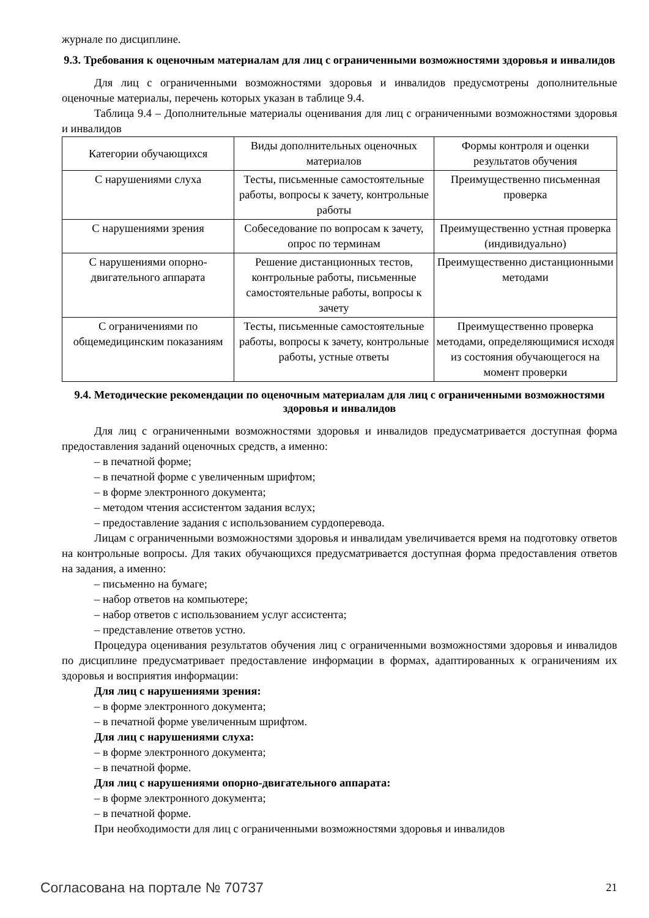журнале по дисциплине.
9.3. Требования к оценочным материалам для лиц с ограниченными возможностями здоровья и инвалидов
Для лиц с ограниченными возможностями здоровья и инвалидов предусмотрены дополнительные оценочные материалы, перечень которых указан в таблице 9.4.
Таблица 9.4 – Дополнительные материалы оценивания для лиц с ограниченными возможностями здоровья и инвалидов
| Категории обучающихся | Виды дополнительных оценочных материалов | Формы контроля и оценки результатов обучения |
| С нарушениями слуха | Тесты, письменные самостоятельные работы, вопросы к зачету, контрольные работы | Преимущественно письменная проверка |
| С нарушениями зрения | Собеседование по вопросам к зачету, опрос по терминам | Преимущественно устная проверка (индивидуально) |
| С нарушениями опорно-двигательного аппарата | Решение дистанционных тестов, контрольные работы, письменные самостоятельные работы, вопросы к зачету | Преимущественно дистанционными методами |
| С ограничениями по общемедицинским показаниям | Тесты, письменные самостоятельные работы, вопросы к зачету, контрольные работы, устные ответы | Преимущественно проверка методами, определяющимися исходя из состояния обучающегося на момент проверки |
9.4. Методические рекомендации по оценочным материалам для лиц с ограниченными возможностями здоровья и инвалидов
Для лиц с ограниченными возможностями здоровья и инвалидов предусматривается доступная форма предоставления заданий оценочных средств, а именно:
– в печатной форме;
– в печатной форме с увеличенным шрифтом;
– в форме электронного документа;
– методом чтения ассистентом задания вслух;
– предоставление задания с использованием сурдоперевода.
Лицам с ограниченными возможностями здоровья и инвалидам увеличивается время на подготовку ответов на контрольные вопросы. Для таких обучающихся предусматривается доступная форма предоставления ответов на задания, а именно:
– письменно на бумаге;
– набор ответов на компьютере;
– набор ответов с использованием услуг ассистента;
– представление ответов устно.
Процедура оценивания результатов обучения лиц с ограниченными возможностями здоровья и инвалидов по дисциплине предусматривает предоставление информации в формах, адаптированных к ограничениям их здоровья и восприятия информации:
Для лиц с нарушениями зрения:
– в форме электронного документа;
– в печатной форме увеличенным шрифтом.
Для лиц с нарушениями слуха:
– в форме электронного документа;
– в печатной форме.
Для лиц с нарушениями опорно-двигательного аппарата:
– в форме электронного документа;
– в печатной форме.
При необходимости для лиц с ограниченными возможностями здоровья и инвалидов
Согласована на портале № 70737 21